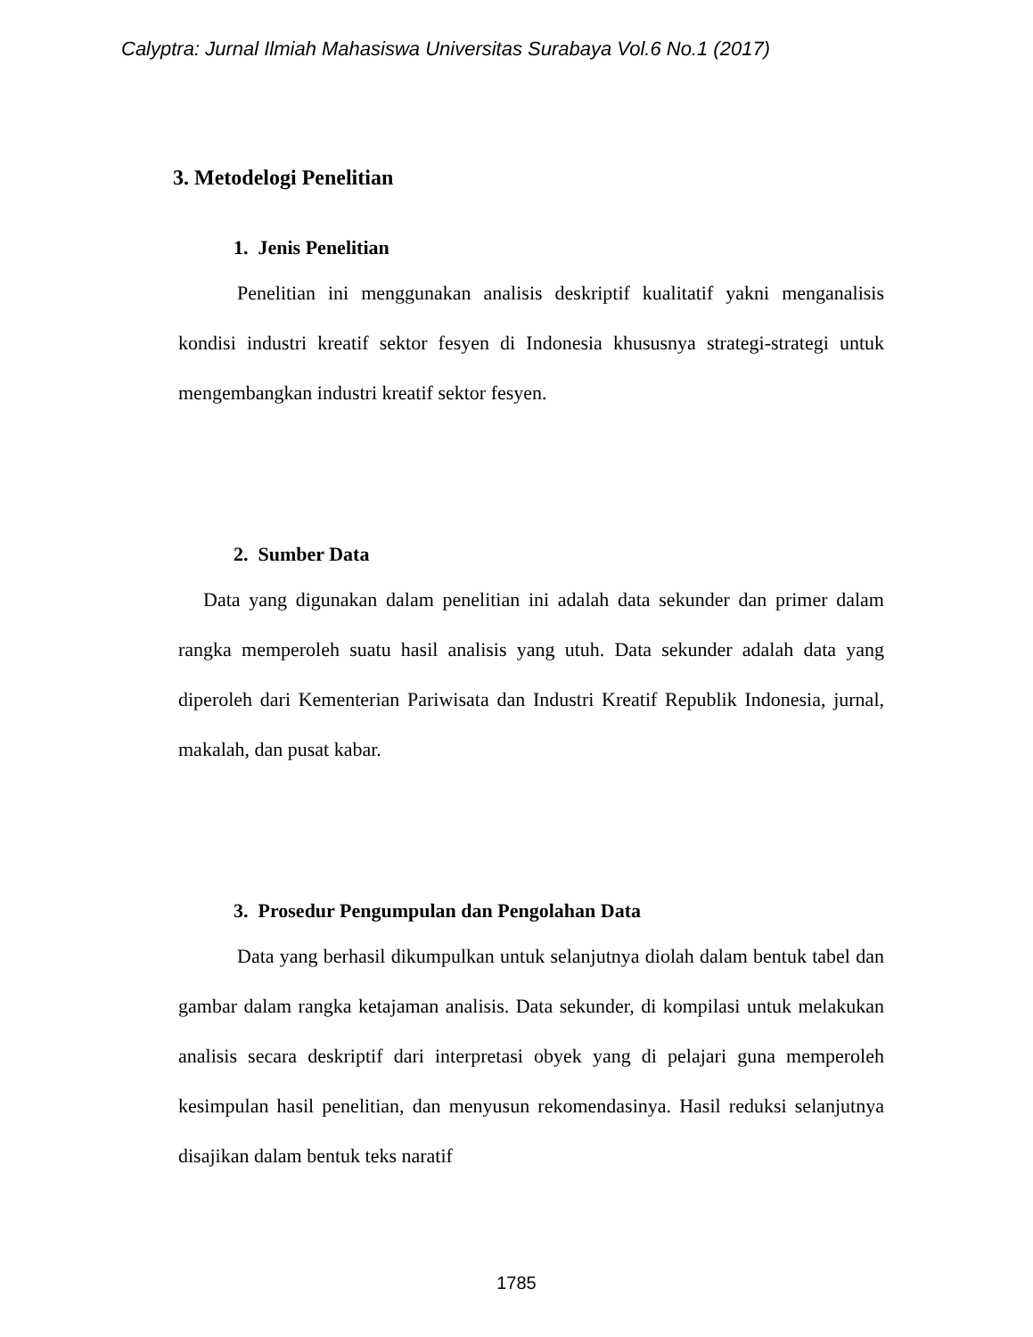Calyptra: Jurnal Ilmiah Mahasiswa Universitas Surabaya Vol.6 No.1 (2017)
3. Metodelogi Penelitian
1. Jenis Penelitian
Penelitian ini menggunakan analisis deskriptif kualitatif yakni menganalisis kondisi industri kreatif sektor fesyen di Indonesia khususnya strategi-strategi untuk mengembangkan industri kreatif sektor fesyen.
2. Sumber Data
Data yang digunakan dalam penelitian ini adalah data sekunder dan primer dalam rangka memperoleh suatu hasil analisis yang utuh. Data sekunder adalah data yang diperoleh dari Kementerian Pariwisata dan Industri Kreatif Republik Indonesia, jurnal, makalah, dan pusat kabar.
3. Prosedur Pengumpulan dan Pengolahan Data
Data yang berhasil dikumpulkan untuk selanjutnya diolah dalam bentuk tabel dan gambar dalam rangka ketajaman analisis. Data sekunder, di kompilasi untuk melakukan analisis secara deskriptif dari interpretasi obyek yang di pelajari guna memperoleh kesimpulan hasil penelitian, dan menyusun rekomendasinya. Hasil reduksi selanjutnya disajikan dalam bentuk teks naratif
1785